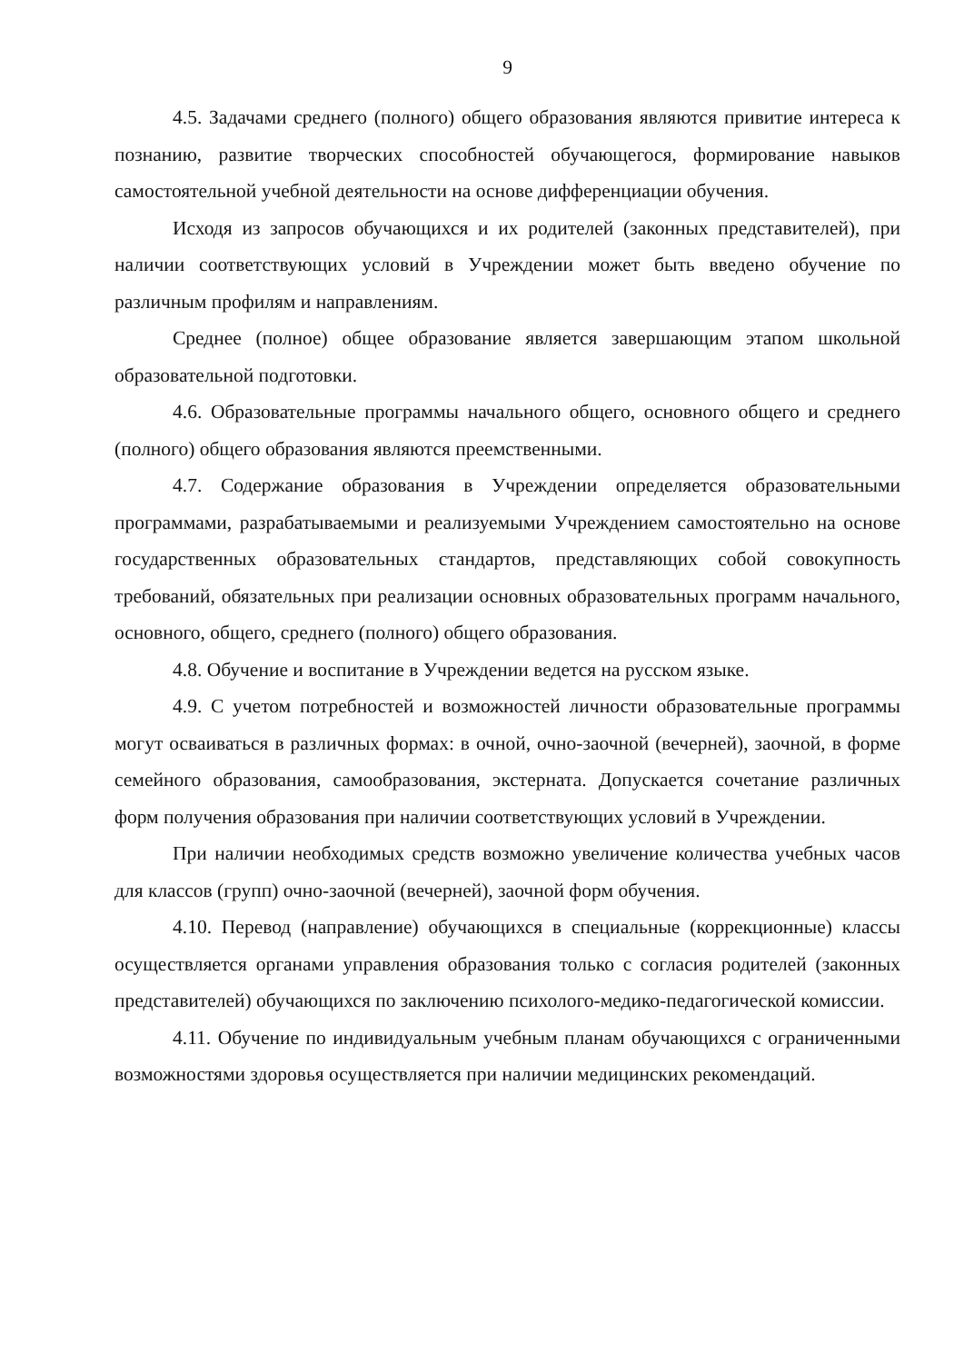9
4.5. Задачами среднего (полного) общего образования являются привитие интереса к познанию, развитие творческих способностей обучающегося, формирование навыков самостоятельной учебной деятельности на основе дифференциации обучения.
Исходя из запросов обучающихся и их родителей (законных представителей), при наличии соответствующих условий в Учреждении может быть введено обучение по различным профилям и направлениям.
Среднее (полное) общее образование является завершающим этапом школьной образовательной подготовки.
4.6. Образовательные программы начального общего, основного общего и среднего (полного) общего образования являются преемственными.
4.7. Содержание образования в Учреждении определяется образовательными программами, разрабатываемыми и реализуемыми Учреждением самостоятельно на основе государственных образовательных стандартов, представляющих собой совокупность требований, обязательных при реализации основных образовательных программ начального, основного, общего, среднего (полного) общего образования.
4.8. Обучение и воспитание в Учреждении ведется на русском языке.
4.9. С учетом потребностей и возможностей личности образовательные программы могут осваиваться в различных формах: в очной, очно-заочной (вечерней), заочной, в форме семейного образования, самообразования, экстерната. Допускается сочетание различных форм получения образования при наличии соответствующих условий в Учреждении.
При наличии необходимых средств возможно увеличение количества учебных часов для классов (групп) очно-заочной (вечерней), заочной форм обучения.
4.10. Перевод (направление) обучающихся в специальные (коррекционные) классы осуществляется органами управления образования только с согласия родителей (законных представителей) обучающихся по заключению психолого-медико-педагогической комиссии.
4.11. Обучение по индивидуальным учебным планам обучающихся с ограниченными возможностями здоровья осуществляется при наличии медицинских рекомендаций.